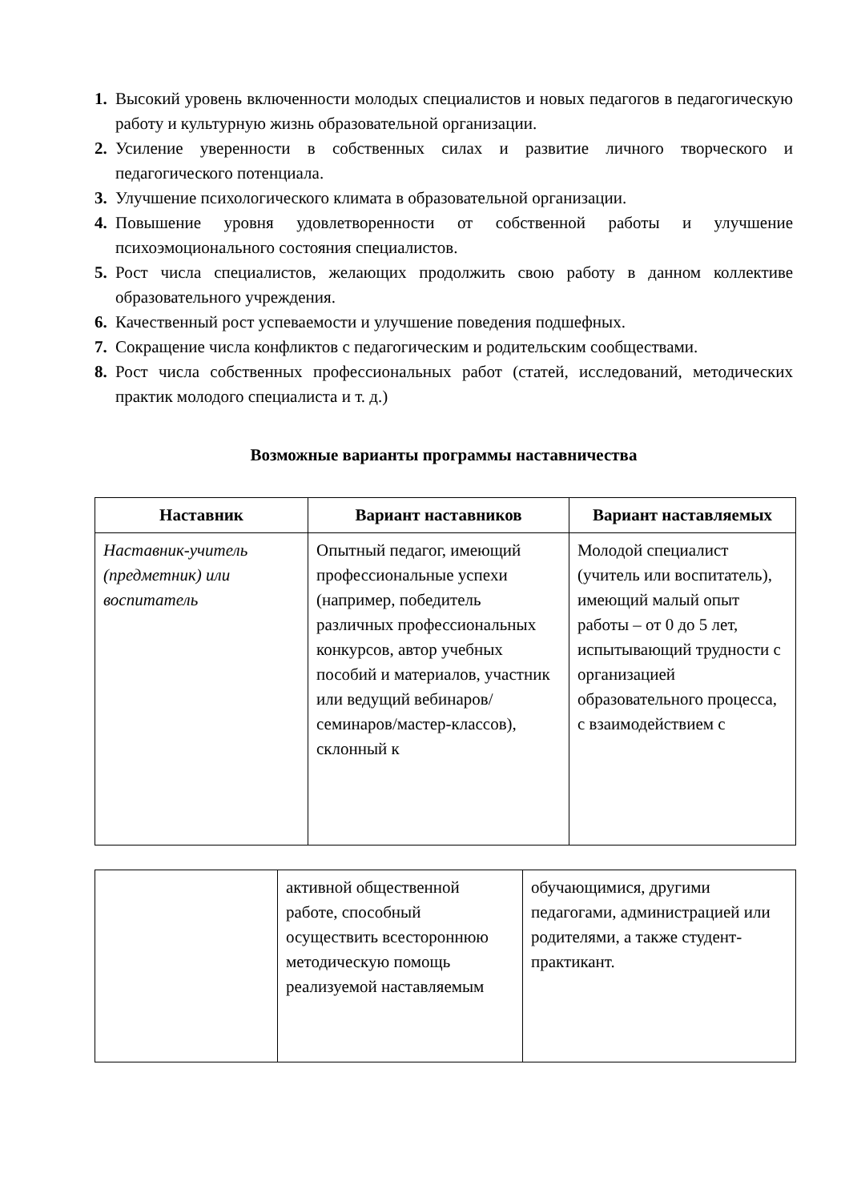1. Высокий уровень включенности молодых специалистов и новых педагогов в педагогическую работу и культурную жизнь образовательной организации.
2. Усиление уверенности в собственных силах и развитие личного творческого и педагогического потенциала.
3. Улучшение психологического климата в образовательной организации.
4. Повышение уровня удовлетворенности от собственной работы и улучшение психоэмоционального состояния специалистов.
5. Рост числа специалистов, желающих продолжить свою работу в данном коллективе образовательного учреждения.
6. Качественный рост успеваемости и улучшение поведения подшефных.
7. Сокращение числа конфликтов с педагогическим и родительским сообществами.
8. Рост числа собственных профессиональных работ (статей, исследований, методических практик молодого специалиста и т. д.)
Возможные варианты программы наставничества
| Наставник | Вариант наставников | Вариант наставляемых |
| --- | --- | --- |
| Наставник-учитель (предметник) или воспитатель | Опытный педагог, имеющий профессиональные успехи (например, победитель различных профессиональных конкурсов, автор учебных пособий и материалов, участник или ведущий вебинаров/семинаров/мастер-классов), склонный к | Молодой специалист (учитель или воспитатель), имеющий малый опыт работы – от 0 до 5 лет, испытывающий трудности с организацией образовательного процесса, с взаимодействием с |
| | активной общественной работе, способный осуществить всестороннюю методическую помощь реализуемой наставляемым | обучающимися, другими педагогами, администрацией или родителями, а также студент-практикант. |